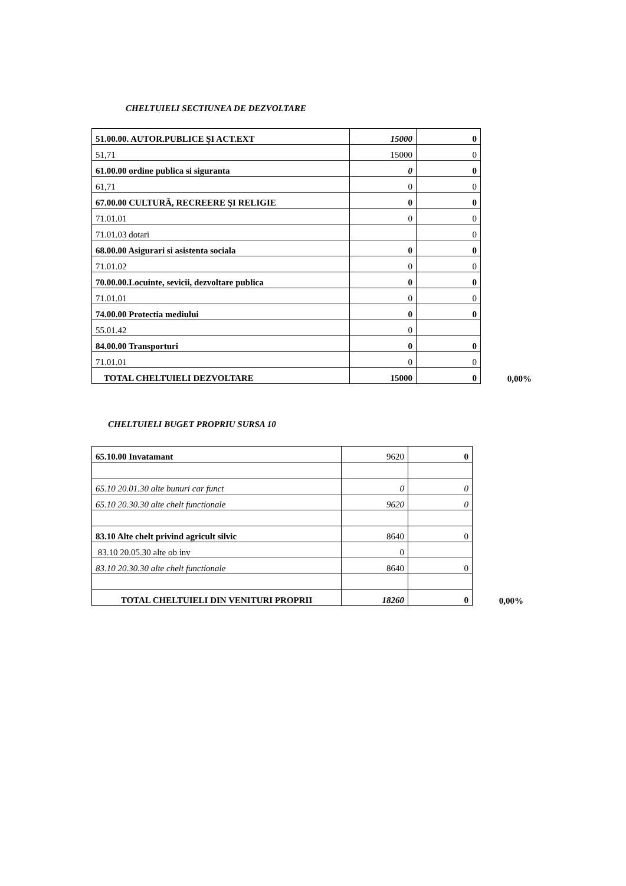CHELTUIELI SECTIUNEA DE DEZVOLTARE
| 51.00.00. AUTOR.PUBLICE ŞI ACT.EXT | 15000 | 0 | |
| 51,71 | 15000 | 0 | |
| 61.00.00 ordine publica si siguranta | 0 | 0 | |
| 61,71 | 0 | 0 | |
| 67.00.00 CULTURĂ, RECREERE ŞI RELIGIE | 0 | 0 | |
| 71.01.01 | 0 | 0 | |
| 71.01.03 dotari | | 0 | |
| 68.00.00 Asigurari si asistenta sociala | 0 | 0 | |
| 71.01.02 | 0 | 0 | |
| 70.00.00.Locuinte, sevicii, dezvoltare publica | 0 | 0 | |
| 71.01.01 | 0 | 0 | |
| 74.00.00 Protectia mediului | 0 | 0 | |
| 55.01.42 | 0 | | |
| 84.00.00 Transporturi | 0 | 0 | |
| 71.01.01 | 0 | 0 | |
| TOTAL CHELTUIELI DEZVOLTARE | 15000 | 0 | 0,00% |
CHELTUIELI BUGET PROPRIU SURSA 10
| 65.10.00 Invatamant | 9620 | 0 | |
| 65.10 20.01.30 alte bunuri car funct | 0 | 0 | |
| 65.10 20.30.30 alte chelt functionale | 9620 | 0 | |
| 83.10 Alte chelt privind agricult silvic | 8640 | 0 | |
| 83.10 20.05.30 alte ob inv | 0 | | |
| 83.10 20.30.30 alte chelt functionale | 8640 | 0 | |
| TOTAL CHELTUIELI DIN VENITURI PROPRII | 18260 | 0 | 0,00% |